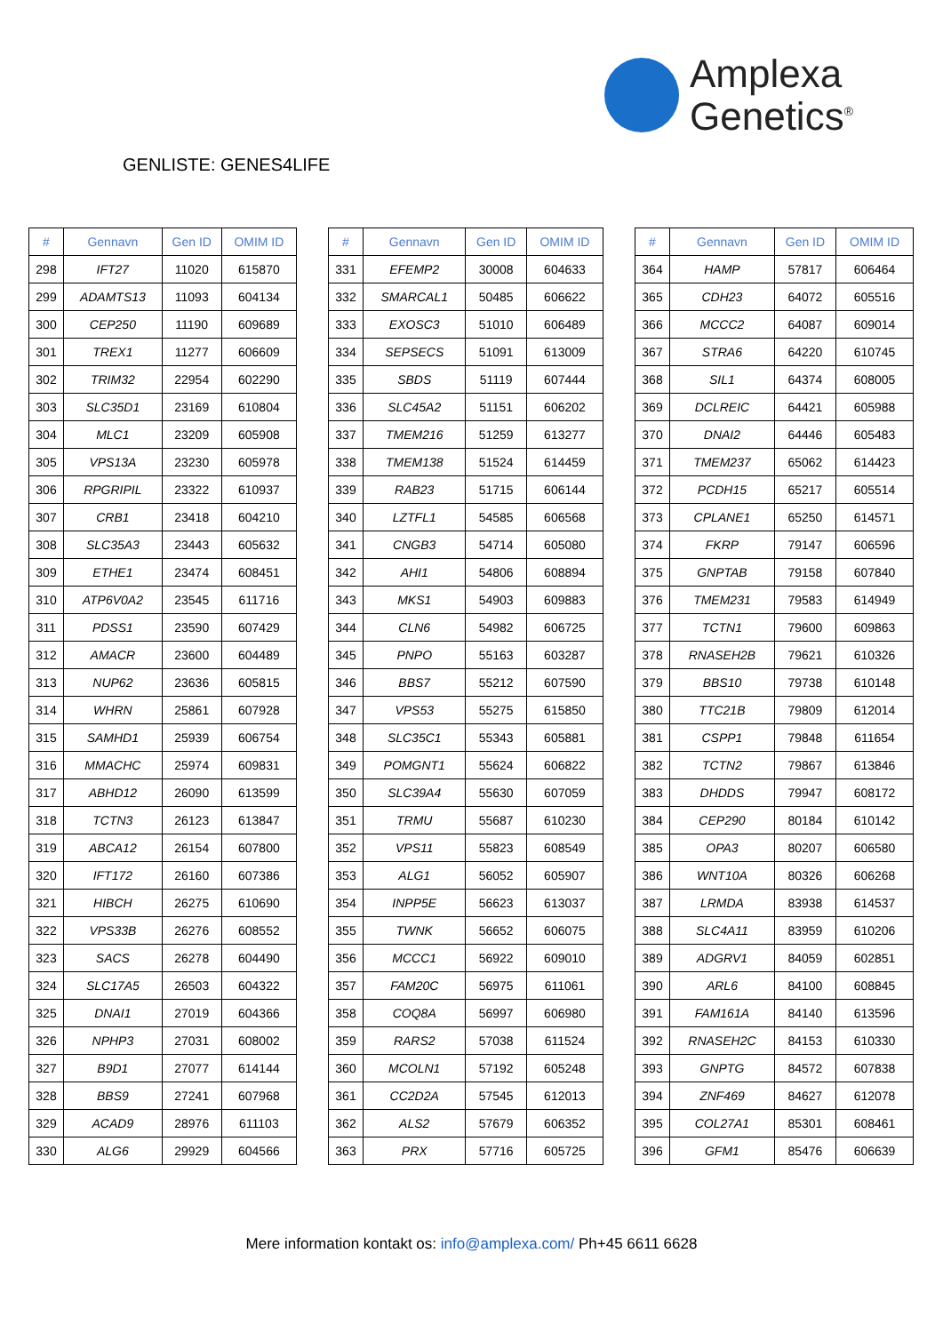Amplexa
Genetics<sup>®</sup>
GENLISTE: GENES4LIFE
| # | Gennavn | Gen ID | OMIM ID |
| --- | --- | --- | --- |
| 298 | IFT27 | 11020 | 615870 |
| 299 | ADAMTS13 | 11093 | 604134 |
| 300 | CEP250 | 11190 | 609689 |
| 301 | TREX1 | 11277 | 606609 |
| 302 | TRIM32 | 22954 | 602290 |
| 303 | SLC35D1 | 23169 | 610804 |
| 304 | MLC1 | 23209 | 605908 |
| 305 | VPS13A | 23230 | 605978 |
| 306 | RPGRIPIL | 23322 | 610937 |
| 307 | CRB1 | 23418 | 604210 |
| 308 | SLC35A3 | 23443 | 605632 |
| 309 | ETHE1 | 23474 | 608451 |
| 310 | ATP6V0A2 | 23545 | 611716 |
| 311 | PDSS1 | 23590 | 607429 |
| 312 | AMACR | 23600 | 604489 |
| 313 | NUP62 | 23636 | 605815 |
| 314 | WHRN | 25861 | 607928 |
| 315 | SAMHD1 | 25939 | 606754 |
| 316 | MMACHC | 25974 | 609831 |
| 317 | ABHD12 | 26090 | 613599 |
| 318 | TCTN3 | 26123 | 613847 |
| 319 | ABCA12 | 26154 | 607800 |
| 320 | IFT172 | 26160 | 607386 |
| 321 | HIBCH | 26275 | 610690 |
| 322 | VPS33B | 26276 | 608552 |
| 323 | SACS | 26278 | 604490 |
| 324 | SLC17A5 | 26503 | 604322 |
| 325 | DNAI1 | 27019 | 604366 |
| 326 | NPHP3 | 27031 | 608002 |
| 327 | B9D1 | 27077 | 614144 |
| 328 | BBS9 | 27241 | 607968 |
| 329 | ACAD9 | 28976 | 611103 |
| 330 | ALG6 | 29929 | 604566 |
| # | Gennavn | Gen ID | OMIM ID |
| --- | --- | --- | --- |
| 331 | EFEMP2 | 30008 | 604633 |
| 332 | SMARCAL1 | 50485 | 606622 |
| 333 | EXOSC3 | 51010 | 606489 |
| 334 | SEPSECS | 51091 | 613009 |
| 335 | SBDS | 51119 | 607444 |
| 336 | SLC45A2 | 51151 | 606202 |
| 337 | TMEM216 | 51259 | 613277 |
| 338 | TMEM138 | 51524 | 614459 |
| 339 | RAB23 | 51715 | 606144 |
| 340 | LZTFL1 | 54585 | 606568 |
| 341 | CNGB3 | 54714 | 605080 |
| 342 | AHI1 | 54806 | 608894 |
| 343 | MKS1 | 54903 | 609883 |
| 344 | CLN6 | 54982 | 606725 |
| 345 | PNPO | 55163 | 603287 |
| 346 | BBS7 | 55212 | 607590 |
| 347 | VPS53 | 55275 | 615850 |
| 348 | SLC35C1 | 55343 | 605881 |
| 349 | POMGNT1 | 55624 | 606822 |
| 350 | SLC39A4 | 55630 | 607059 |
| 351 | TRMU | 55687 | 610230 |
| 352 | VPS11 | 55823 | 608549 |
| 353 | ALG1 | 56052 | 605907 |
| 354 | INPP5E | 56623 | 613037 |
| 355 | TWNK | 56652 | 606075 |
| 356 | MCCC1 | 56922 | 609010 |
| 357 | FAM20C | 56975 | 611061 |
| 358 | COQ8A | 56997 | 606980 |
| 359 | RARS2 | 57038 | 611524 |
| 360 | MCOLN1 | 57192 | 605248 |
| 361 | CC2D2A | 57545 | 612013 |
| 362 | ALS2 | 57679 | 606352 |
| 363 | PRX | 57716 | 605725 |
| # | Gennavn | Gen ID | OMIM ID |
| --- | --- | --- | --- |
| 364 | HAMP | 57817 | 606464 |
| 365 | CDH23 | 64072 | 605516 |
| 366 | MCCC2 | 64087 | 609014 |
| 367 | STRA6 | 64220 | 610745 |
| 368 | SIL1 | 64374 | 608005 |
| 369 | DCLREIC | 64421 | 605988 |
| 370 | DNAI2 | 64446 | 605483 |
| 371 | TMEM237 | 65062 | 614423 |
| 372 | PCDH15 | 65217 | 605514 |
| 373 | CPLANE1 | 65250 | 614571 |
| 374 | FKRP | 79147 | 606596 |
| 375 | GNPTAB | 79158 | 607840 |
| 376 | TMEM231 | 79583 | 614949 |
| 377 | TCTN1 | 79600 | 609863 |
| 378 | RNASEH2B | 79621 | 610326 |
| 379 | BBS10 | 79738 | 610148 |
| 380 | TTC21B | 79809 | 612014 |
| 381 | CSPP1 | 79848 | 611654 |
| 382 | TCTN2 | 79867 | 613846 |
| 383 | DHDDS | 79947 | 608172 |
| 384 | CEP290 | 80184 | 610142 |
| 385 | OPA3 | 80207 | 606580 |
| 386 | WNT10A | 80326 | 606268 |
| 387 | LRMDA | 83938 | 614537 |
| 388 | SLC4A11 | 83959 | 610206 |
| 389 | ADGRV1 | 84059 | 602851 |
| 390 | ARL6 | 84100 | 608845 |
| 391 | FAM161A | 84140 | 613596 |
| 392 | RNASEH2C | 84153 | 610330 |
| 393 | GNPTG | 84572 | 607838 |
| 394 | ZNF469 | 84627 | 612078 |
| 395 | COL27A1 | 85301 | 608461 |
| 396 | GFM1 | 85476 | 606639 |
Mere information kontakt os: info@amplexa.com/ Ph+45 6611 6628